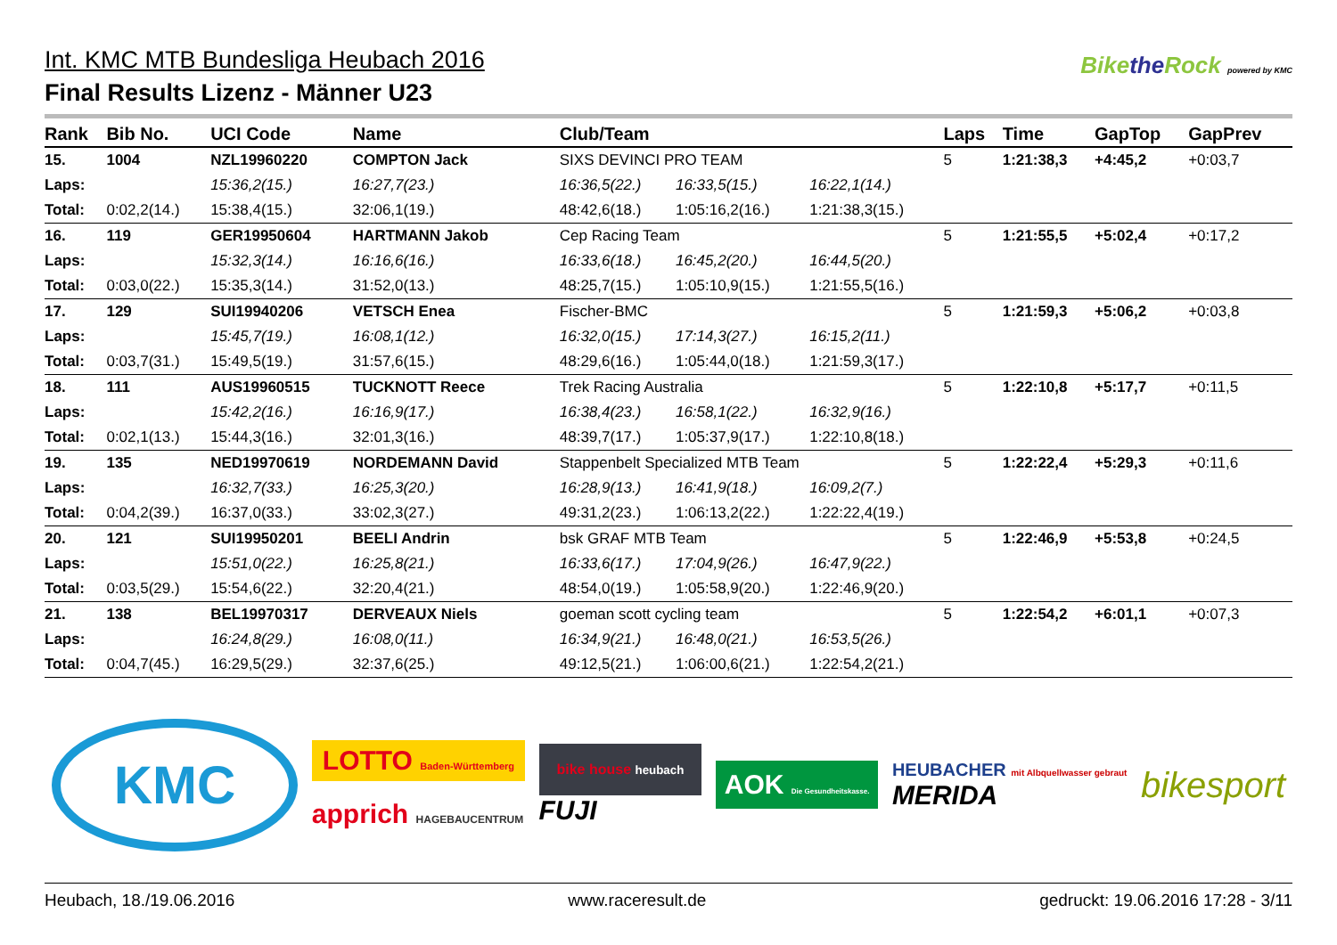Int. KMC MTB Bundesliga Heubach 2016
Final Results Lizenz - Männer U23
Bikethe Rock powered by KMC
| Rank | Bib No. | UCI Code | Name | Club/Team | | | Laps | Time | GapTop | GapPrev |
| --- | --- | --- | --- | --- | --- | --- | --- | --- | --- | --- |
| 15. | 1004 | NZL19960220 | COMPTON Jack | SIXS DEVINCI PRO TEAM | | | 5 | 1:21:38,3 | +4:45,2 | +0:03,7 |
| Laps: | | 15:36,2(15.) | 16:27,7(23.) | 16:36,5(22.) | 16:33,5(15.) | 16:22,1(14.) | | | | |
| Total: | 0:02,2(14.) | 15:38,4(15.) | 32:06,1(19.) | 48:42,6(18.) | 1:05:16,2(16.) | 1:21:38,3(15.) | | | | |
| 16. | 119 | GER19950604 | HARTMANN Jakob | Cep Racing Team | | | 5 | 1:21:55,5 | +5:02,4 | +0:17,2 |
| Laps: | | 15:32,3(14.) | 16:16,6(16.) | 16:33,6(18.) | 16:45,2(20.) | 16:44,5(20.) | | | | |
| Total: | 0:03,0(22.) | 15:35,3(14.) | 31:52,0(13.) | 48:25,7(15.) | 1:05:10,9(15.) | 1:21:55,5(16.) | | | | |
| 17. | 129 | SUI19940206 | VETSCH Enea | Fischer-BMC | | | 5 | 1:21:59,3 | +5:06,2 | +0:03,8 |
| Laps: | | 15:45,7(19.) | 16:08,1(12.) | 16:32,0(15.) | 17:14,3(27.) | 16:15,2(11.) | | | | |
| Total: | 0:03,7(31.) | 15:49,5(19.) | 31:57,6(15.) | 48:29,6(16.) | 1:05:44,0(18.) | 1:21:59,3(17.) | | | | |
| 18. | 111 | AUS19960515 | TUCKNOTT Reece | Trek Racing Australia | | | 5 | 1:22:10,8 | +5:17,7 | +0:11,5 |
| Laps: | | 15:42,2(16.) | 16:16,9(17.) | 16:38,4(23.) | 16:58,1(22.) | 16:32,9(16.) | | | | |
| Total: | 0:02,1(13.) | 15:44,3(16.) | 32:01,3(16.) | 48:39,7(17.) | 1:05:37,9(17.) | 1:22:10,8(18.) | | | | |
| 19. | 135 | NED19970619 | NORDEMANN David | Stappenbelt Specialized MTB Team | | | 5 | 1:22:22,4 | +5:29,3 | +0:11,6 |
| Laps: | | 16:32,7(33.) | 16:25,3(20.) | 16:28,9(13.) | 16:41,9(18.) | 16:09,2(7.) | | | | |
| Total: | 0:04,2(39.) | 16:37,0(33.) | 33:02,3(27.) | 49:31,2(23.) | 1:06:13,2(22.) | 1:22:22,4(19.) | | | | |
| 20. | 121 | SUI19950201 | BEELI Andrin | bsk GRAF MTB Team | | | 5 | 1:22:46,9 | +5:53,8 | +0:24,5 |
| Laps: | | 15:51,0(22.) | 16:25,8(21.) | 16:33,6(17.) | 17:04,9(26.) | 16:47,9(22.) | | | | |
| Total: | 0:03,5(29.) | 15:54,6(22.) | 32:20,4(21.) | 48:54,0(19.) | 1:05:58,9(20.) | 1:22:46,9(20.) | | | | |
| 21. | 138 | BEL19970317 | DERVEAUX Niels | goeman scott cycling team | | | 5 | 1:22:54,2 | +6:01,1 | +0:07,3 |
| Laps: | | 16:24,8(29.) | 16:08,0(11.) | 16:34,9(21.) | 16:48,0(21.) | 16:53,5(26.) | | | | |
| Total: | 0:04,7(45.) | 16:29,5(29.) | 32:37,6(25.) | 49:12,5(21.) | 1:06:00,6(21.) | 1:22:54,2(21.) | | | | |
KMC
LOTTO Baden-Württemberg
apprich HAGEBAUCENTRUM
bike house heubach
FUJI
AOK Die Gesundheitskasse.
HEUBACHER mit Albquellwasser gebraut
MERIDA
bikesport
Heubach, 18./19.06.2016 www.raceresult.de gedruckt: 19.06.2016 17:28 - 3/11